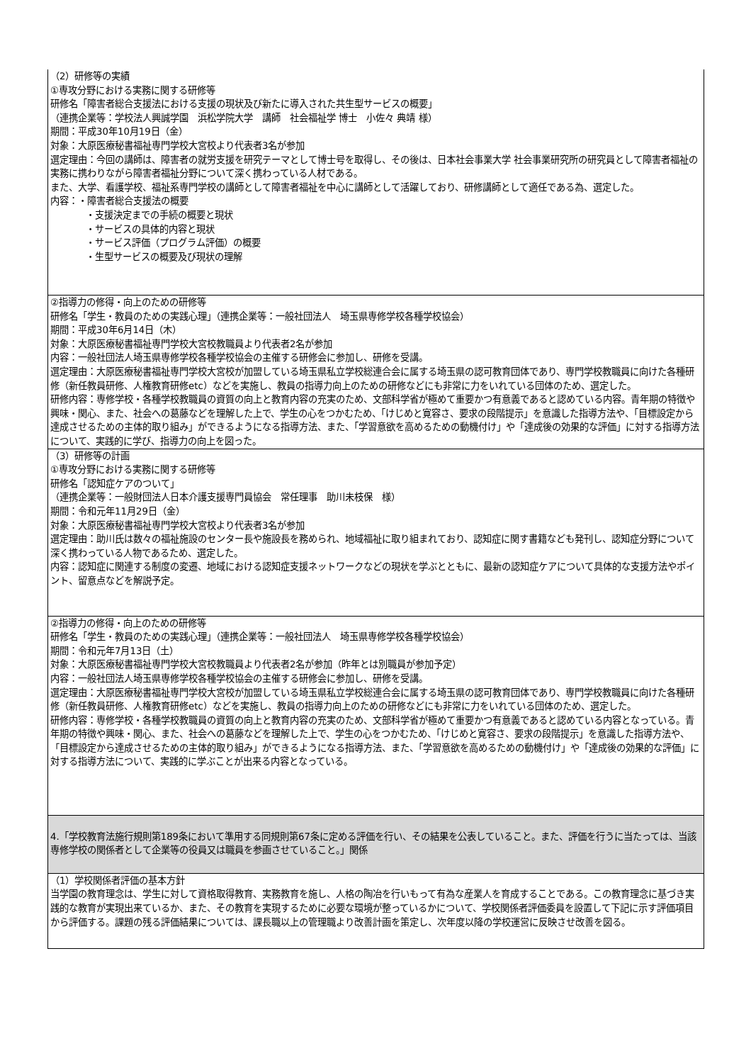| （2）研修等の実績 ①専攻分野における実務に関する研修等 研修名「障害者総合支援法における支援の現状及び新たに導入された共生型サービスの概要」 （連携企業等：学校法人興誠学園 浜松学院大学 講師 社会福祉学 博士 小佐々 典靖 様） 期間：平成30年10月19日（金） 対象：大原医療秘書福祉専門学校大宮校より代表者3名が参加 選定理由：今回の講師は、障害者の就労支援を研究テーマとして博士号を取得し、その後は、日本社会事業大学 社会事業研究所の研究員として障害者福祉の実務に携わりながら障害者福祉分野について深く携わっている人材である。 また、大学、看護学校、福祉系専門学校の講師として障害者福祉を中心に講師として活躍しており、研修講師として適任である為、選定した。 内容：・障害者総合支援法の概要 ・支援決定までの手続の概要と現状 ・サービスの具体的内容と現状 ・サービス評価（プログラム評価）の概要 ・生型サービスの概要及び現状の理解 |
| ②指導力の修得・向上のための研修等 研修名「学生・教員のための実践心理」（連携企業等：一般社団法人 埼玉県専修学校各種学校協会） 期間：平成30年6月14日（木） 対象：大原医療秘書福祉専門学校大宮校教職員より代表者2名が参加 内容：一般社団法人埼玉県専修学校各種学校協会の主催する研修会に参加し、研修を受講。 選定理由：大原医療秘書福祉専門学校大宮校が加盟している埼玉県私立学校総連合会に属する埼玉県の認可教育団体であり、専門学校教職員に向けた各種研修（新任教員研修、人権教育研修etc）などを実施し、教員の指導力向上のための研修などにも非常に力をいれている団体のため、選定した。 研修内容：専修学校・各種学校教職員の資質の向上と教育内容の充実のため、文部科学省が極めて重要かつ有意義であると認めている内容。青年期の特徴や興味・関心、また、社会への葛藤などを理解した上で、学生の心をつかむため、「けじめと寛容さ、要求の段階提示」を意識した指導方法や、「目標設定から達成させるための主体的取り組み」ができるようになる指導方法、また、「学習意欲を高めるための動機付け」や「達成後の効果的な評価」に対する指導方法について、実践的に学び、指導力の向上を図った。 |
| （3）研修等の計画 ①専攻分野における実務に関する研修等 研修名「認知症ケアのついて」 （連携企業等：一般財団法人日本介護支援専門員協会 常任理事 助川未枝保 様） 期間：令和元年11月29日（金） 対象：大原医療秘書福祉専門学校大宮校より代表者3名が参加 選定理由：助川氏は数々の福祉施設のセンター長や施設長を務められ、地域福祉に取り組まれており、認知症に関す書籍なども発刊し、認知症分野について深く携わっている人物であるため、選定した。 内容：認知症に関連する制度の変遷、地域における認知症支援ネットワークなどの現状を学ぶとともに、最新の認知症ケアについて具体的な支援方法やポイント、留意点などを解説予定。 |
| ②指導力の修得・向上のための研修等 研修名「学生・教員のための実践心理」（連携企業等：一般社団法人 埼玉県専修学校各種学校協会） 期間：令和元年7月13日（土） 対象：大原医療秘書福祉専門学校大宮校教職員より代表者2名が参加（昨年とは別職員が参加予定） 内容：一般社団法人埼玉県専修学校各種学校協会の主催する研修会に参加し、研修を受講。 選定理由：大原医療秘書福祉専門学校大宮校が加盟している埼玉県私立学校総連合会に属する埼玉県の認可教育団体であり、専門学校教職員に向けた各種研修（新任教員研修、人権教育研修etc）などを実施し、教員の指導力向上のための研修などにも非常に力をいれている団体のため、選定した。 研修内容：専修学校・各種学校教職員の資質の向上と教育内容の充実のため、文部科学省が極めて重要かつ有意義であると認めている内容となっている。青年期の特徴や興味・関心、また、社会への葛藤などを理解した上で、学生の心をつかむため、「けじめと寛容さ、要求の段階提示」を意識した指導方法や、「目標設定から達成させるための主体的取り組み」ができるようになる指導方法、また、「学習意欲を高めるための動機付け」や「達成後の効果的な評価」に対する指導方法について、実践的に学ぶことが出来る内容となっている。 |
| 4.「学校教育法施行規則第189条において準用する同規則第67条に定める評価を行い、その結果を公表していること。また、評価を行うに当たっては、当該専修学校の関係者として企業等の役員又は職員を参画させていること。」関係 |
| （1）学校関係者評価の基本方針 当学園の教育理念は、学生に対して資格取得教育、実務教育を施し、人格の陶冶を行いもって有為な産業人を育成することである。この教育理念に基づき実践的な教育が実現出来ているか、また、その教育を実現するために必要な環境が整っているかについて、学校関係者評価委員を設置して下記に示す評価項目から評価する。課題の残る評価結果については、課長職以上の管理職より改善計画を策定し、次年度以降の学校運営に反映させ改善を図る。 |